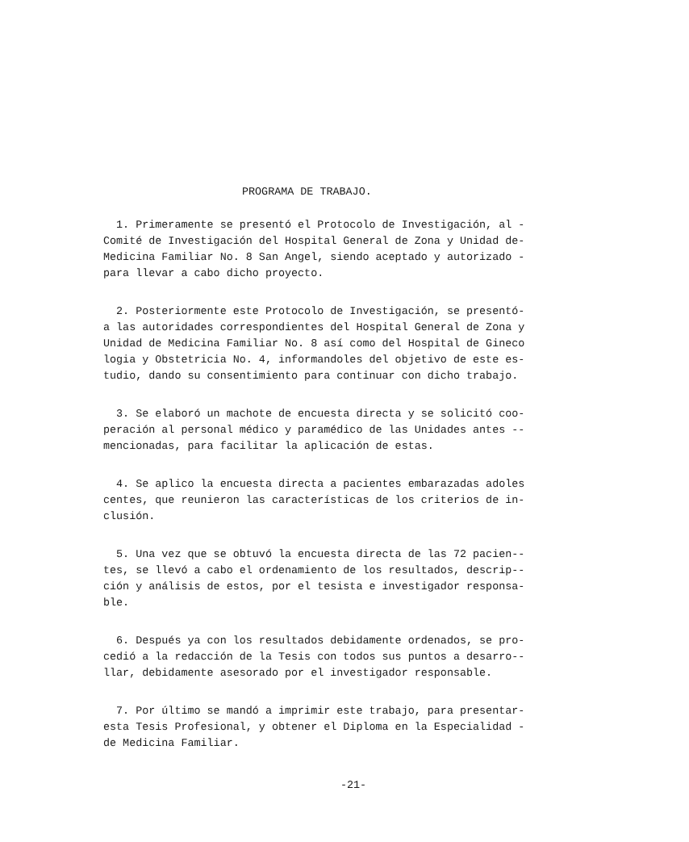PROGRAMA DE TRABAJO.
1. Primeramente se presentó el Protocolo de Investigación, al - Comité de Investigación del Hospital General de Zona y Unidad de- Medicina Familiar No. 8 San Angel, siendo aceptado y autorizado - para llevar a cabo dicho proyecto.
2. Posteriormente este Protocolo de Investigación, se presentó- a las autoridades correspondientes del Hospital General de Zona y Unidad de Medicina Familiar No. 8 así como del Hospital de Gineco logia y Obstetricia No. 4, informandoles del objetivo de este es- tudio, dando su consentimiento para continuar con dicho trabajo.
3. Se elaboró un machote de encuesta directa y se solicitó coo- peración al personal médico y paramédico de las Unidades antes -- mencionadas, para facilitar la aplicación de estas.
4. Se aplico la encuesta directa a pacientes embarazadas adoles centes, que reunieron las características de los criterios de in- clusión.
5. Una vez que se obtuvó la encuesta directa de las 72 pacien-- tes, se llevó a cabo el ordenamiento de los resultados, descrip-- ción y análisis de estos, por el tesista e investigador responsa- ble.
6. Después ya con los resultados debidamente ordenados, se pro- cedió a la redacción de la Tesis con todos sus puntos a desarro-- llar, debidamente asesorado por el investigador responsable.
7. Por último se mandó a imprimir este trabajo, para presentar- esta Tesis Profesional, y obtener el Diploma en la Especialidad - de Medicina Familiar.
-21-